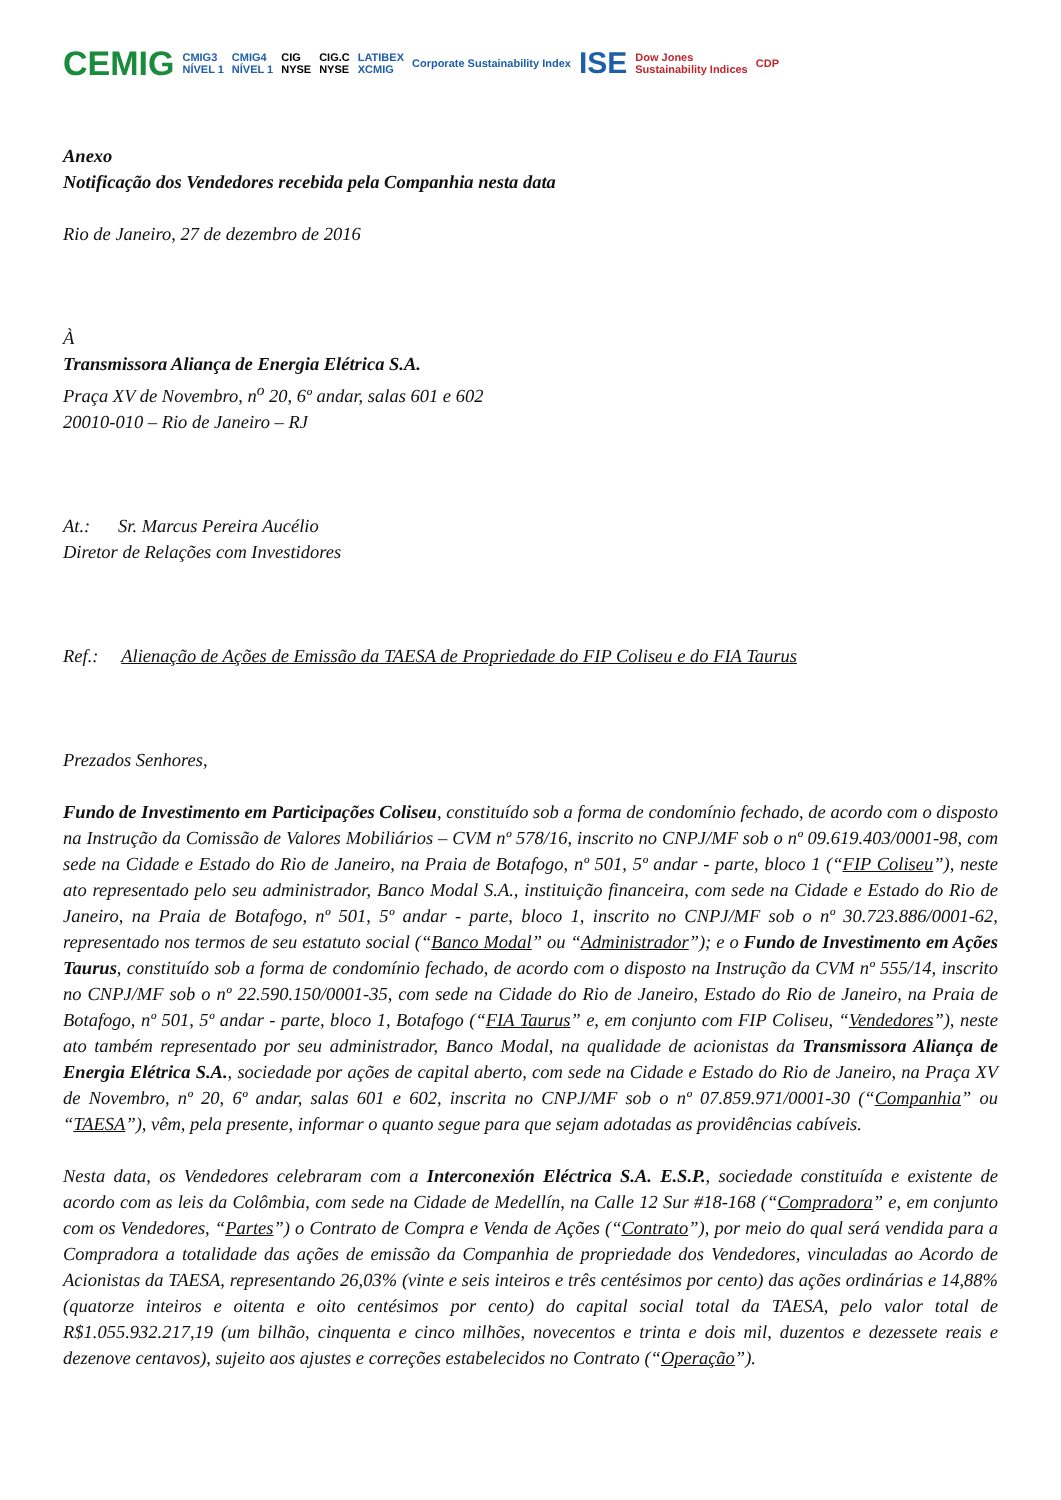CEMIG CMIG3
NÍVEL 1 CMIG4
NÍVEL 1 CIG
NYSE CIG.C
NYSE LATIBEX
XCMIG Corporate Sustainability Index ISE Dow Jones
Sustainability Indices CDP
Anexo
Notificação dos Vendedores recebida pela Companhia nesta data
Rio de Janeiro, 27 de dezembro de 2016
À
Transmissora Aliança de Energia Elétrica S.A.
Praça XV de Novembro, n<sup>o</sup> 20, 6º andar, salas 601 e 602
20010-010 – Rio de Janeiro – RJ
At.: Sr. Marcus Pereira Aucélio
Diretor de Relações com Investidores
Ref.: Alienação de Ações de Emissão da TAESA de Propriedade do FIP Coliseu e do FIA Taurus
Prezados Senhores,
Fundo de Investimento em Participações Coliseu, constituído sob a forma de condomínio fechado, de acordo com o disposto na Instrução da Comissão de Valores Mobiliários – CVM nº 578/16, inscrito no CNPJ/MF sob o nº 09.619.403/0001-98, com sede na Cidade e Estado do Rio de Janeiro, na Praia de Botafogo, nº 501, 5º andar - parte, bloco 1 (“FIP Coliseu”), neste ato representado pelo seu administrador, Banco Modal S.A., instituição financeira, com sede na Cidade e Estado do Rio de Janeiro, na Praia de Botafogo, nº 501, 5º andar - parte, bloco 1, inscrito no CNPJ/MF sob o nº 30.723.886/0001-62, representado nos termos de seu estatuto social (“Banco Modal” ou “Administrador”); e o Fundo de Investimento em Ações Taurus, constituído sob a forma de condomínio fechado, de acordo com o disposto na Instrução da CVM nº 555/14, inscrito no CNPJ/MF sob o nº 22.590.150/0001-35, com sede na Cidade do Rio de Janeiro, Estado do Rio de Janeiro, na Praia de Botafogo, nº 501, 5º andar - parte, bloco 1, Botafogo (“FIA Taurus” e, em conjunto com FIP Coliseu, “Vendedores”), neste ato também representado por seu administrador, Banco Modal, na qualidade de acionistas da Transmissora Aliança de Energia Elétrica S.A., sociedade por ações de capital aberto, com sede na Cidade e Estado do Rio de Janeiro, na Praça XV de Novembro, nº 20, 6º andar, salas 601 e 602, inscrita no CNPJ/MF sob o nº 07.859.971/0001-30 (“Companhia” ou “TAESA”), vêm, pela presente, informar o quanto segue para que sejam adotadas as providências cabíveis.
Nesta data, os Vendedores celebraram com a Interconexión Eléctrica S.A. E.S.P., sociedade constituída e existente de acordo com as leis da Colômbia, com sede na Cidade de Medellín, na Calle 12 Sur #18-168 (“Compradora” e, em conjunto com os Vendedores, “Partes”) o Contrato de Compra e Venda de Ações (“Contrato”), por meio do qual será vendida para a Compradora a totalidade das ações de emissão da Companhia de propriedade dos Vendedores, vinculadas ao Acordo de Acionistas da TAESA, representando 26,03% (vinte e seis inteiros e três centésimos por cento) das ações ordinárias e 14,88% (quatorze inteiros e oitenta e oito centésimos por cento) do capital social total da TAESA, pelo valor total de R$1.055.932.217,19 (um bilhão, cinquenta e cinco milhões, novecentos e trinta e dois mil, duzentos e dezessete reais e dezenove centavos), sujeito aos ajustes e correções estabelecidos no Contrato (“Operação”).